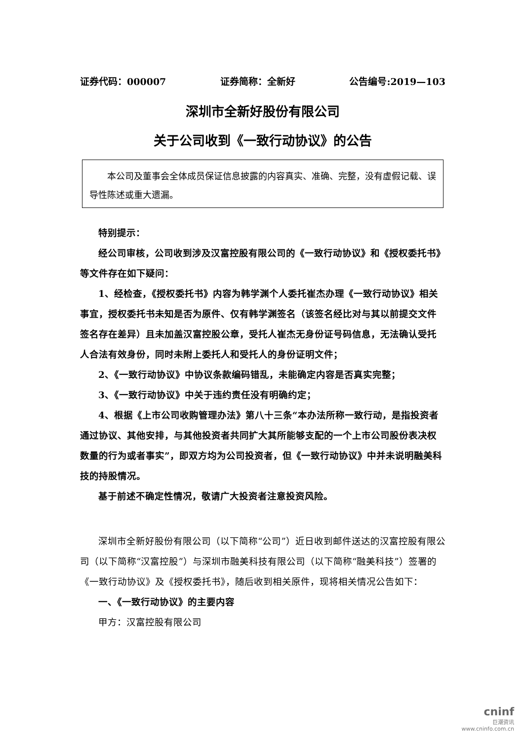证券代码：000007 证券简称：全新好 公告编号:2019—103
深圳市全新好股份有限公司
关于公司收到《一致行动协议》的公告
本公司及董事会全体成员保证信息披露的内容真实、准确、完整，没有虚假记载、误导性陈述或重大遗漏。
特别提示：
经公司审核，公司收到涉及汉富控股有限公司的《一致行动协议》和《授权委托书》等文件存在如下疑问：
1、经检查，《授权委托书》内容为韩学渊个人委托崔杰办理《一致行动协议》相关事宜，授权委托书未知是否为原件、仅有韩学渊签名（该签名经比对与其以前提交文件签名存在差异）且未加盖汉富控股公章，受托人崔杰无身份证号码信息，无法确认受托人合法有效身份，同时未附上委托人和受托人的身份证明文件；
2、《一致行动协议》中协议条款编码错乱，未能确定内容是否真实完整；
3、《一致行动协议》中关于违约责任没有明确约定；
4、根据《上市公司收购管理办法》第八十三条“本办法所称一致行动，是指投资者通过协议、其他安排，与其他投资者共同扩大其所能够支配的一个上市公司股份表决权数量的行为或者事实”，即双方均为公司投资者，但《一致行动协议》中并未说明融美科技的持股情况。
基于前述不确定性情况，敬请广大投资者注意投资风险。
深圳市全新好股份有限公司（以下简称“公司”）近日收到邮件送达的汉富控股有限公司（以下简称“汉富控股”）与深圳市融美科技有限公司（以下简称“融美科技”）签署的《一致行动协议》及《授权委托书》，随后收到相关原件，现将相关情况公告如下：
一、《一致行动协议》的主要内容
甲方：汉富控股有限公司
cninf
巨潮资讯
www.cninfo.com.cn